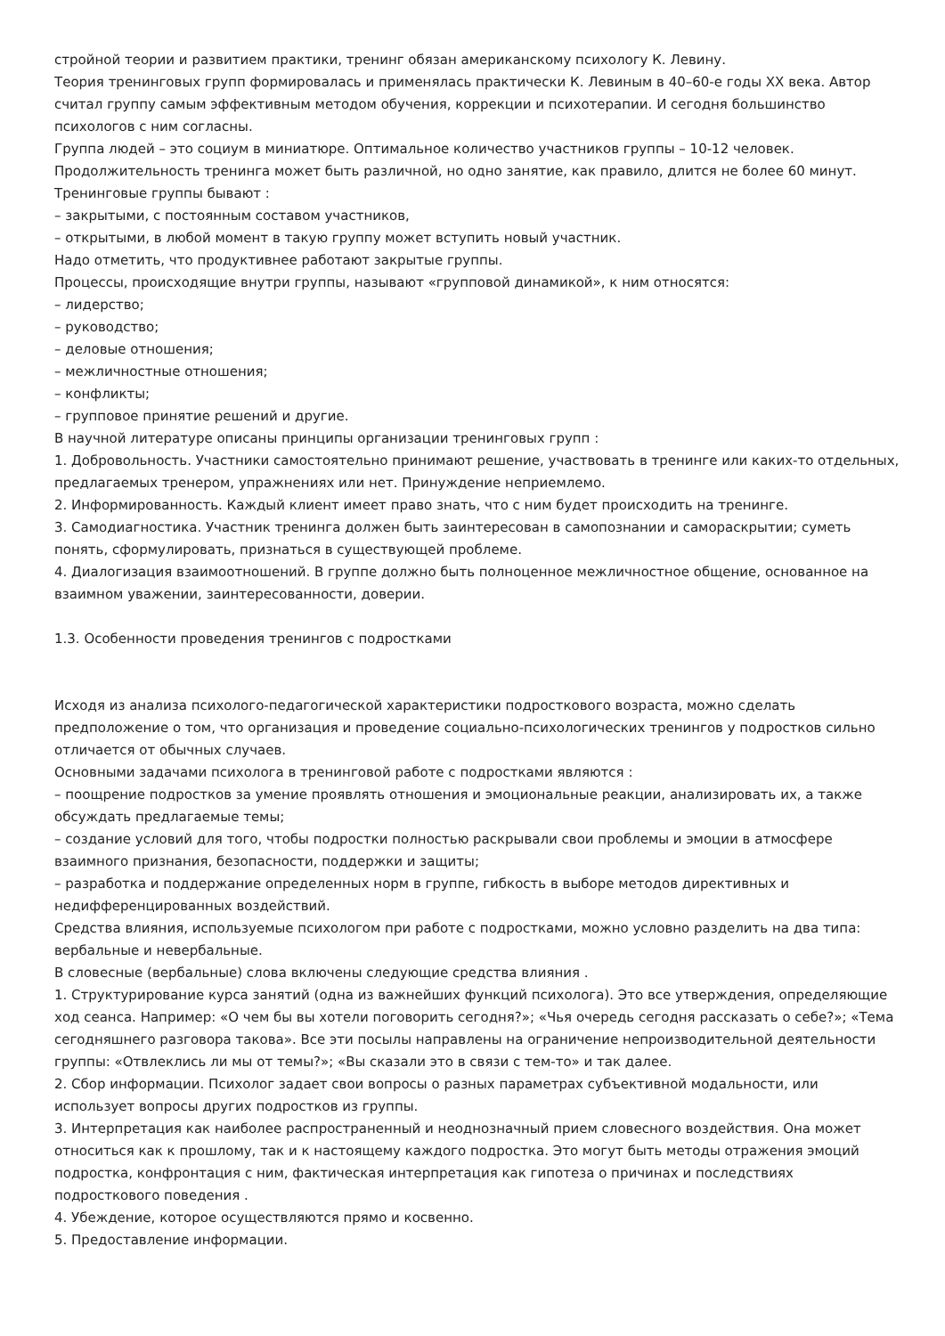стройной теории и развитием практики, тренинг обязан американскому психологу К. Левину.
Теория тренинговых групп формировалась и применялась практически К. Левиным в 40–60-е годы XX века. Автор считал группу самым эффективным методом обучения, коррекции и психотерапии. И сегодня большинство психологов с ним согласны.
Группа людей – это социум в миниатюре. Оптимальное количество участников группы – 10-12 человек. Продолжительность тренинга может быть различной, но одно занятие, как правило, длится не более 60 минут.
Тренинговые группы бывают :
– закрытыми, с постоянным составом участников,
– открытыми, в любой момент в такую группу может вступить новый участник.
Надо отметить, что продуктивнее работают закрытые группы.
Процессы, происходящие внутри группы, называют «групповой динамикой», к ним относятся:
– лидерство;
– руководство;
– деловые отношения;
– межличностные отношения;
– конфликты;
– групповое принятие решений и другие.
В научной литературе описаны принципы организации тренинговых групп :
1. Добровольность. Участники самостоятельно принимают решение, участвовать в тренинге или каких-то отдельных, предлагаемых тренером, упражнениях или нет. Принуждение неприемлемо.
2. Информированность. Каждый клиент имеет право знать, что с ним будет происходить на тренинге.
3. Самодиагностика. Участник тренинга должен быть заинтересован в самопознании и самораскрытии; суметь понять, сформулировать, признаться в существующей проблеме.
4. Диалогизация взаимоотношений. В группе должно быть полноценное межличностное общение, основанное на взаимном уважении, заинтересованности, доверии.
1.3. Особенности проведения тренингов с подростками
Исходя из анализа психолого-педагогической характеристики подросткового возраста, можно сделать предположение о том, что организация и проведение социально-психологических тренингов у подростков сильно отличается от обычных случаев.
Основными задачами психолога в тренинговой работе с подростками являются :
– поощрение подростков за умение проявлять отношения и эмоциональные реакции, анализировать их, а также обсуждать предлагаемые темы;
– создание условий для того, чтобы подростки полностью раскрывали свои проблемы и эмоции в атмосфере взаимного признания, безопасности, поддержки и защиты;
– разработка и поддержание определенных норм в группе, гибкость в выборе методов директивных и недифференцированных воздействий.
Средства влияния, используемые психологом при работе с подростками, можно условно разделить на два типа: вербальные и невербальные.
В словесные (вербальные) слова включены следующие средства влияния .
1. Структурирование курса занятий (одна из важнейших функций психолога). Это все утверждения, определяющие ход сеанса. Например: «О чем бы вы хотели поговорить сегодня?»; «Чья очередь сегодня рассказать о себе?»; «Тема сегодняшнего разговора такова». Все эти посылы направлены на ограничение непроизводительной деятельности группы: «Отвлеклись ли мы от темы?»; «Вы сказали это в связи с тем-то» и так далее.
2. Сбор информации. Психолог задает свои вопросы о разных параметрах субъективной модальности, или использует вопросы других подростков из группы.
3. Интерпретация как наиболее распространенный и неоднозначный прием словесного воздействия. Она может относиться как к прошлому, так и к настоящему каждого подростка. Это могут быть методы отражения эмоций подростка, конфронтация с ним, фактическая интерпретация как гипотеза о причинах и последствиях подросткового поведения .
4. Убеждение, которое осуществляются прямо и косвенно.
5. Предоставление информации.